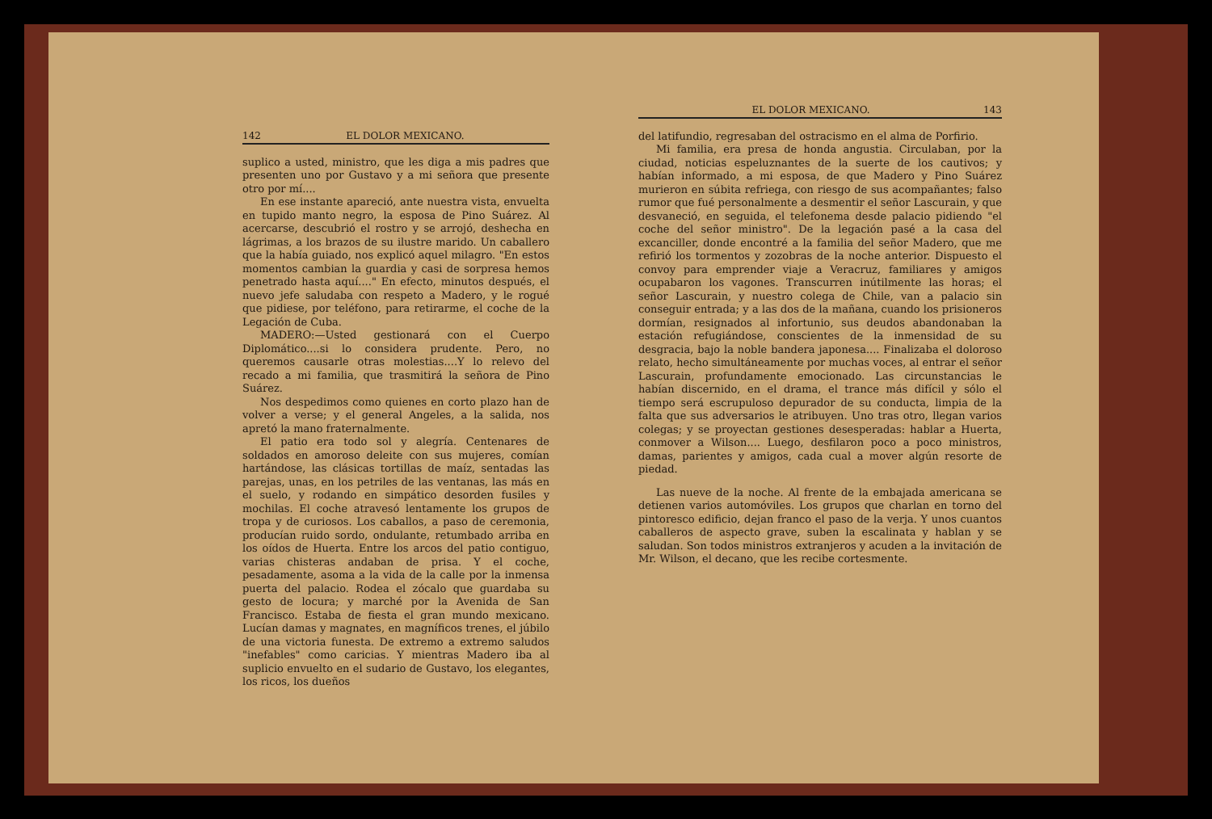142 EL DOLOR MEXICANO.
suplico a usted, ministro, que les diga a mis padres que presenten uno por Gustavo y a mi señora que presente otro por mí....
En ese instante apareció, ante nuestra vista, envuelta en tupido manto negro, la esposa de Pino Suárez. Al acercarse, descubrió el rostro y se arrojó, deshecha en lágrimas, a los brazos de su ilustre marido. Un caballero que la había guiado, nos explicó aquel milagro. "En estos momentos cambian la guardia y casi de sorpresa hemos penetrado hasta aquí...." En efecto, minutos después, el nuevo jefe saludaba con respeto a Madero, y le rogué que pidiese, por teléfono, para retirarme, el coche de la Legación de Cuba.
MADERO:—Usted gestionará con el Cuerpo Diplomático....si lo considera prudente. Pero, no queremos causarle otras molestias....Y lo relevo del recado a mi familia, que trasmitirá la señora de Pino Suárez.
Nos despedimos como quienes en corto plazo han de volver a verse; y el general Angeles, a la salida, nos apretó la mano fraternalmente.
El patio era todo sol y alegría. Centenares de soldados en amoroso deleite con sus mujeres, comían hartándose, las clásicas tortillas de maíz, sentadas las parejas, unas, en los petriles de las ventanas, las más en el suelo, y rodando en simpático desorden fusiles y mochilas. El coche atravesó lentamente los grupos de tropa y de curiosos. Los caballos, a paso de ceremonia, producían ruido sordo, ondulante, retumbado arriba en los oídos de Huerta. Entre los arcos del patio contiguo, varias chisteras andaban de prisa. Y el coche, pesadamente, asoma a la vida de la calle por la inmensa puerta del palacio. Rodea el zócalo que guardaba su gesto de locura; y marché por la Avenida de San Francisco. Estaba de fiesta el gran mundo mexicano. Lucían damas y magnates, en magníficos trenes, el júbilo de una victoria funesta. De extremo a extremo saludos "inefables" como caricias. Y mientras Madero iba al suplicio envuelto en el sudario de Gustavo, los elegantes, los ricos, los dueños
EL DOLOR MEXICANO. 143
del latifundio, regresaban del ostracismo en el alma de Porfirio.
Mi familia, era presa de honda angustia. Circulaban, por la ciudad, noticias espeluznantes de la suerte de los cautivos; y habían informado, a mi esposa, de que Madero y Pino Suárez murieron en súbita refriega, con riesgo de sus acompañantes; falso rumor que fué personalmente a desmentir el señor Lascurain, y que desvaneció, en seguida, el telefonema desde palacio pidiendo "el coche del señor ministro". De la legación pasé a la casa del excanciller, donde encontré a la familia del señor Madero, que me refirió los tormentos y zozobras de la noche anterior. Dispuesto el convoy para emprender viaje a Veracruz, familiares y amigos ocupabaron los vagones. Transcurren inútilmente las horas; el señor Lascurain, y nuestro colega de Chile, van a palacio sin conseguir entrada; y a las dos de la mañana, cuando los prisioneros dormían, resignados al infortunio, sus deudos abandonaban la estación refugiándose, conscientes de la inmensidad de su desgracia, bajo la noble bandera japonesa.... Finalizaba el doloroso relato, hecho simultáneamente por muchas voces, al entrar el señor Lascurain, profundamente emocionado. Las circunstancias le habían discernido, en el drama, el trance más difícil y sólo el tiempo será escrupuloso depurador de su conducta, limpia de la falta que sus adversarios le atribuyen. Uno tras otro, llegan varios colegas; y se proyectan gestiones desesperadas: hablar a Huerta, conmover a Wilson.... Luego, desfilaron poco a poco ministros, damas, parientes y amigos, cada cual a mover algún resorte de piedad.
Las nueve de la noche. Al frente de la embajada americana se detienen varios automóviles. Los grupos que charlan en torno del pintoresco edificio, dejan franco el paso de la verja. Y unos cuantos caballeros de aspecto grave, suben la escalinata y hablan y se saludan. Son todos ministros extranjeros y acuden a la invitación de Mr. Wilson, el decano, que les recibe cortesmente.